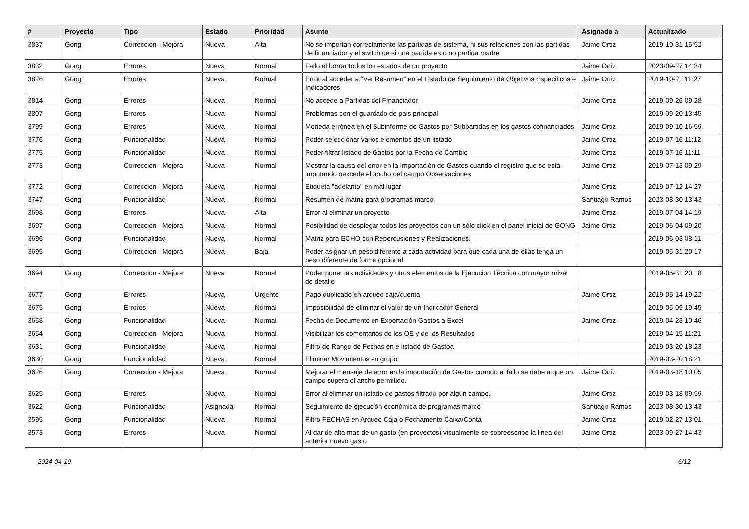| # | Proyecto | Tipo | Estado | Prioridad | Asunto | Asignado a | Actualizado |
| --- | --- | --- | --- | --- | --- | --- | --- |
| 3837 | Gong | Correccion - Mejora | Nueva | Alta | No se importan correctamente las partidas de sistema, ni sus relaciones con las partidas de financiador y el switch de si una partida es o no partida madre | Jaime Ortiz | 2019-10-31 15:52 |
| 3832 | Gong | Errores | Nueva | Normal | Fallo al borrar todos los estados de un proyecto | Jaime Ortiz | 2023-09-27 14:34 |
| 3826 | Gong | Errores | Nueva | Normal | Error al acceder a "Ver Resumen" en el Listado de Seguimiento de Objetivos Especificos e Indicadores | Jaime Ortiz | 2019-10-21 11:27 |
| 3814 | Gong | Errores | Nueva | Normal | No accede a Partidas del FInanciador | Jaime Ortiz | 2019-09-26 09:28 |
| 3807 | Gong | Errores | Nueva | Normal | Problemas con el guardado de pais principal | | 2019-09-20 13:45 |
| 3799 | Gong | Errores | Nueva | Normal | Moneda errónea en el Subinforme de Gastos por Subpartidas en los gastos cofinanciados. | Jaime Ortiz | 2019-09-10 16:59 |
| 3776 | Gong | Funcionalidad | Nueva | Normal | Poder seleccionar varios elementos de un listado | Jaime Ortiz | 2019-07-16 11:12 |
| 3775 | Gong | Funcionalidad | Nueva | Normal | Poder filtrar listado de Gastos por la Fecha de Cambio | Jaime Ortiz | 2019-07-16 11:11 |
| 3773 | Gong | Correccion - Mejora | Nueva | Normal | Mostrar la causa del error en la Importación de Gastos cuando el registro que se está imputando oexcede el ancho del campo Observaciones | Jaime Ortiz | 2019-07-13 09:29 |
| 3772 | Gong | Correccion - Mejora | Nueva | Normal | Etiqueta "adelanto" en mal lugar | Jaime Ortiz | 2019-07-12 14:27 |
| 3747 | Gong | Funcionalidad | Nueva | Normal | Resumen de matriz para programas marco | Santiago Ramos | 2023-08-30 13:43 |
| 3698 | Gong | Errores | Nueva | Alta | Error al eliminar un proyecto | Jaime Ortiz | 2019-07-04 14:19 |
| 3697 | Gong | Correccion - Mejora | Nueva | Normal | Posibilidad de desplegar todos los proyectos con un sólo click en el panel inicial de GONG | Jaime Ortiz | 2019-06-04 09:20 |
| 3696 | Gong | Funcionalidad | Nueva | Normal | Matriz para ECHO con Repercusiones y Realizaciones. | | 2019-06-03 08:11 |
| 3695 | Gong | Correccion - Mejora | Nueva | Baja | Poder asignar un peso diferente a cada actividad para que cada una de ellas tenga un peso diferente de forma opcional | | 2019-05-31 20:17 |
| 3694 | Gong | Correccion - Mejora | Nueva | Normal | Poder poner las actividades y otros elementos de la Ejecucion Técnica con mayor rnivel de detalle | | 2019-05-31 20:18 |
| 3677 | Gong | Errores | Nueva | Urgente | Pago duplicado en arqueo caja/cuenta | Jaime Ortiz | 2019-05-14 19:22 |
| 3675 | Gong | Errores | Nueva | Normal | Imposibilidad de eliminar el valor de un Indiicador General | | 2019-05-09 19:45 |
| 3658 | Gong | Funcionalidad | Nueva | Normal | Fecha de Documento en Exportación Gastos a Excel | Jaime Ortiz | 2019-04-23 10:46 |
| 3654 | Gong | Correccion - Mejora | Nueva | Normal | Visibilizar los comentarios de los OE y de los Resultados | | 2019-04-15 11:21 |
| 3631 | Gong | Funcionalidad | Nueva | Normal | Filtro de Rango de Fechas en e listado de Gastoa | | 2019-03-20 18:23 |
| 3630 | Gong | Funcionalidad | Nueva | Normal | Eliminar Movimientos en grupo | | 2019-03-20 18:21 |
| 3626 | Gong | Correccion - Mejora | Nueva | Normal | Mejorar el mensaje de error en la importación de Gastos cuando el fallo se debe a que un campo supera el ancho permitido. | Jaime Ortiz | 2019-03-18 10:05 |
| 3625 | Gong | Errores | Nueva | Normal | Error al eliminar un listado de gastos filtrado por algún campo. | Jaime Ortiz | 2019-03-18 09:59 |
| 3622 | Gong | Funcionalidad | Asignada | Normal | Seguimiento de ejecución económica de programas marco | Santiago Ramos | 2023-08-30 13:43 |
| 3595 | Gong | Funcionalidad | Nueva | Normal | Filtro FECHAS en Arqueo Caja o Fechamento Caixa/Conta | Jaime Ortiz | 2019-02-27 13:01 |
| 3573 | Gong | Errores | Nueva | Normal | Al dar de alta mas de un gasto (en proyectos) visualmente se sobreescribe la linea del anterior nuevo gasto | Jaime Ortiz | 2023-09-27 14:43 |
2024-04-19 6/12